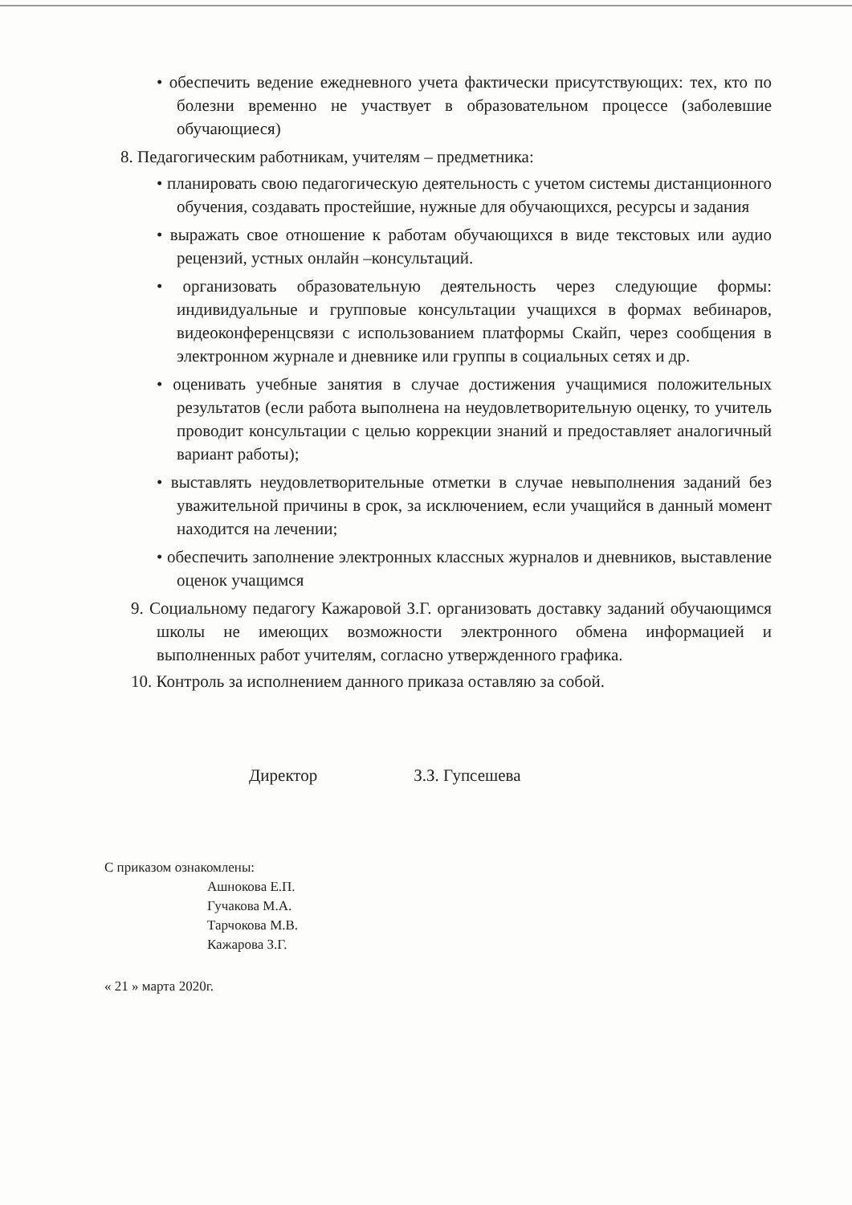• обеспечить ведение ежедневного учета фактически присутствующих: тех, кто по болезни временно не участвует в образовательном процессе (заболевшие обучающиеся)
8. Педагогическим работникам, учителям – предметника:
• планировать свою педагогическую деятельность с учетом системы дистанционного обучения, создавать простейшие, нужные для обучающихся, ресурсы и задания
• выражать свое отношение к работам обучающихся в виде текстовых или аудио рецензий, устных онлайн –консультаций.
• организовать образовательную деятельность через следующие формы: индивидуальные и групповые консультации учащихся в формах вебинаров, видеоконференцсвязи с использованием платформы Скайп, через сообщения в электронном журнале и дневнике или группы в социальных сетях и др.
• оценивать учебные занятия в случае достижения учащимися положительных результатов (если работа выполнена на неудовлетворительную оценку, то учитель проводит консультации с целью коррекции знаний и предоставляет аналогичный вариант работы);
• выставлять неудовлетворительные отметки в случае невыполнения заданий без уважительной причины в срок, за исключением, если учащийся в данный момент находится на лечении;
• обеспечить заполнение электронных классных журналов и дневников, выставление оценок учащимся
9. Социальному педагогу Кажаровой З.Г. организовать доставку заданий обучающимся школы не имеющих возможности электронного обмена информацией и выполненных работ учителям, согласно утвержденного графика.
10. Контроль за исполнением данного приказа оставляю за собой.
Директор З.З. Гупсешева
С приказом ознакомлены:
Ашнокова Е.П.
Гучакова М.А.
Тарчокова М.В.
Кажарова З.Г.
« 21 » марта 2020г.